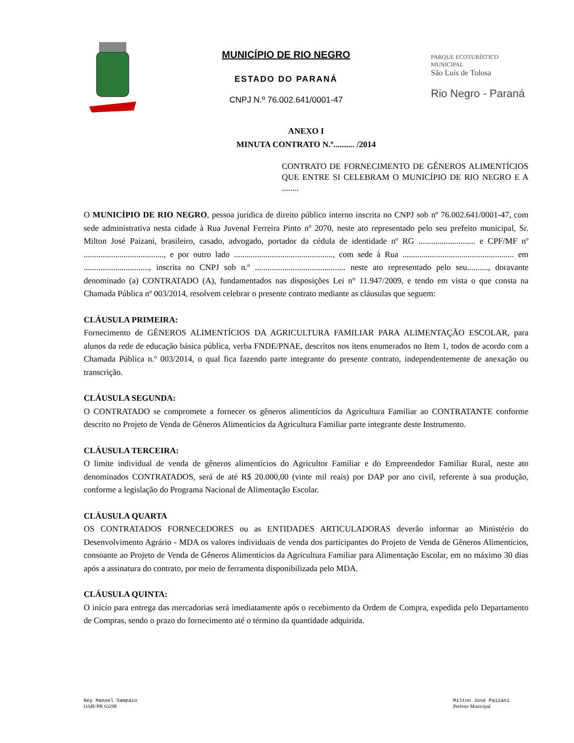MUNICÍPIO DE RIO NEGRO
ESTADO DO PARANÁ
CNPJ N.º 76.002.641/0001-47
PARQUE ECOTURÍSTICO MUNICIPAL
São Luís de Tolosa
Rio Negro - Paraná
ANEXO I
MINUTA CONTRATO N.º.......... /2014
CONTRATO DE FORNECIMENTO DE GÊNEROS ALIMENTÍCIOS QUE ENTRE SI CELEBRAM O MUNICÍPIO DE RIO NEGRO E A ........
O MUNICÍPIO DE RIO NEGRO, pessoa jurídica de direito público interno inscrita no CNPJ sob nº 76.002.641/0001-47, com sede administrativa nesta cidade à Rua Juvenal Ferreira Pinto nº 2070, neste ato representado pelo seu prefeito municipal, Sr. Milton José Paizani, brasileiro, casado, advogado, portador da cédula de identidade nº RG ........................... e CPF/MF nº ......................................, e por outro lado ..............................................., com sede à Rua ..................................................... em ..............................., inscrita no CNPJ sob n.º ........................................... neste ato representado pelo seu.........., doravante denominado (a) CONTRATADO (A), fundamentados nas disposições Lei n° 11.947/2009, e tendo em vista o que consta na Chamada Pública nº 003/2014, resolvem celebrar o presente contrato mediante as cláusulas que seguem:
CLÁUSULA PRIMEIRA:
Fornecimento de GÊNEROS ALIMENTÍCIOS DA AGRICULTURA FAMILIAR PARA ALIMENTAÇÃO ESCOLAR, para alunos da rede de educação básica pública, verba FNDE/PNAE, descritos nos itens enumerados no Item 1, todos de acordo com a Chamada Pública n.º 003/2014, o qual fica fazendo parte integrante do presente contrato, independentemente de anexação ou transcrição.
CLÁUSULA SEGUNDA:
O CONTRATADO se compromete a fornecer os gêneros alimentícios da Agricultura Familiar ao CONTRATANTE conforme descrito no Projeto de Venda de Gêneros Alimentícios da Agricultura Familiar parte integrante deste Instrumento.
CLÁUSULA TERCEIRA:
O limite individual de venda de gêneros alimentícios do Agricultor Familiar e do Empreendedor Familiar Rural, neste ato denominados CONTRATADOS, será de até R$ 20.000,00 (vinte mil reais) por DAP por ano civil, referente à sua produção, conforme a legislação do Programa Nacional de Alimentação Escolar.
CLÁUSULA QUARTA
OS CONTRATADOS FORNECEDORES ou as ENTIDADES ARTICULADORAS deverão informar ao Ministério do Desenvolvimento Agrário - MDA os valores individuais de venda dos participantes do Projeto de Venda de Gêneros Alimentícios, consoante ao Projeto de Venda de Gêneros Alimentícios da Agricultura Familiar para Alimentação Escolar, em no máximo 30 dias após a assinatura do contrato, por meio de ferramenta disponibilizada pelo MDA.
CLÁUSULA QUINTA:
O início para entrega das mercadorias será imediatamente após o recebimento da Ordem de Compra, expedida pelo Departamento de Compras, sendo o prazo do fornecimento até o término da quantidade adquirida.
Ney Manoel Sampaio
OAB//PR 63298
Milton José Paizani
Prefeito Municipal